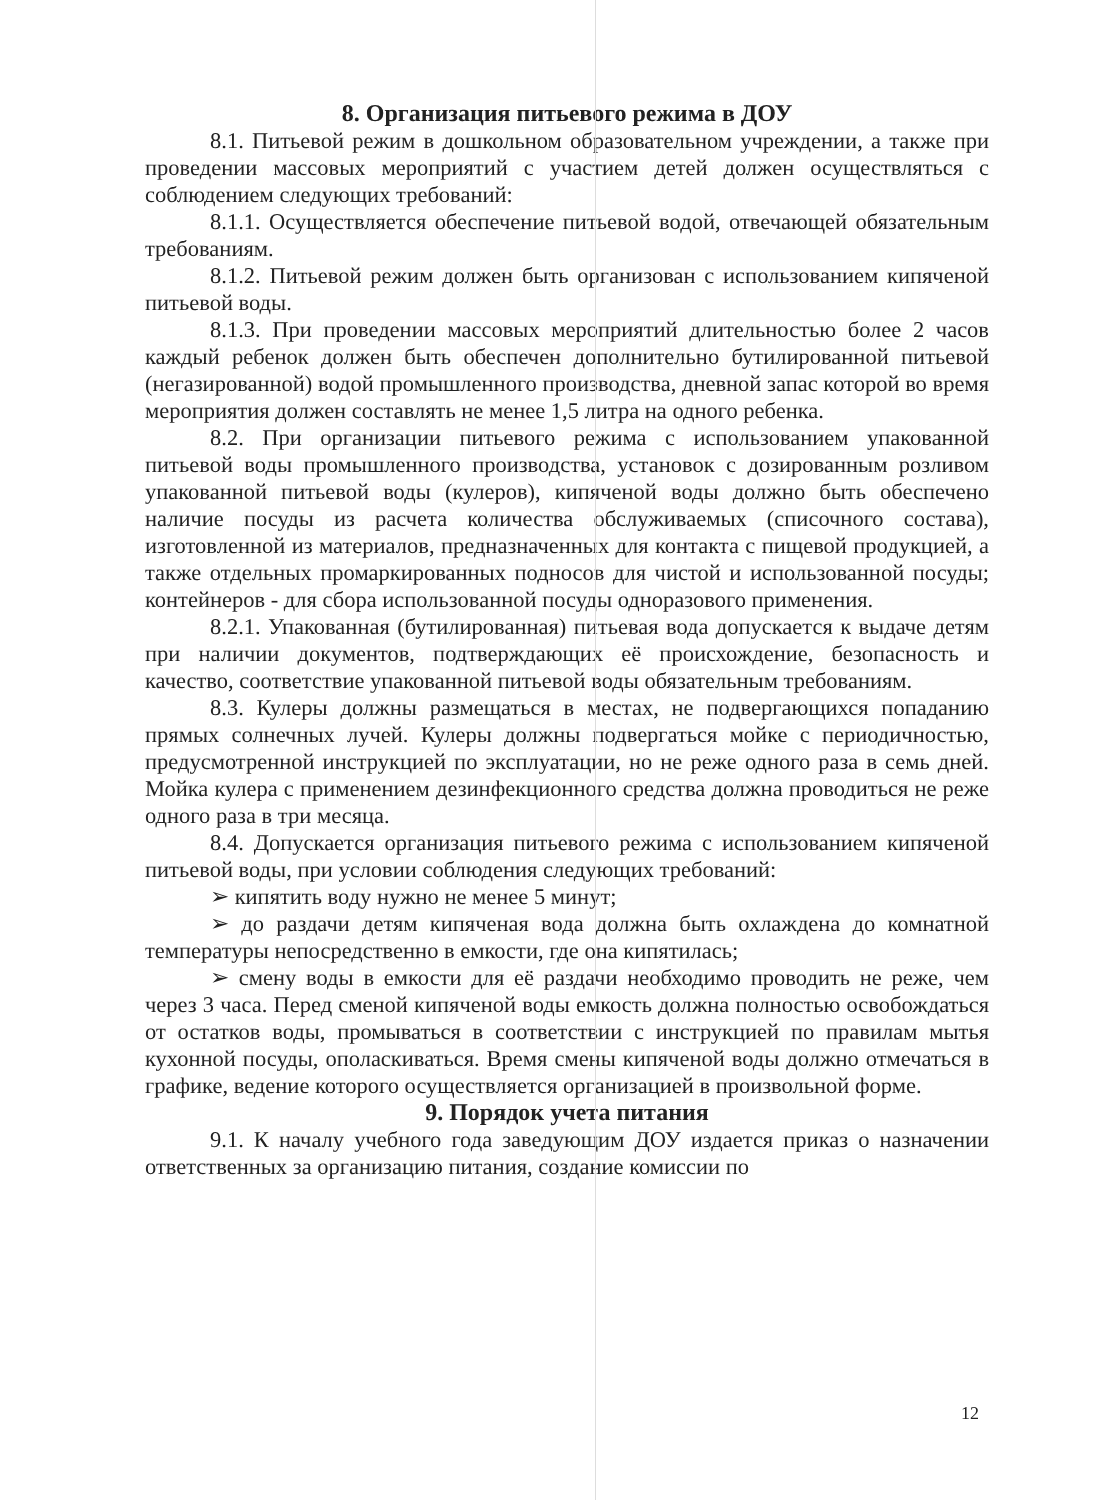8. Организация питьевого режима в ДОУ
8.1. Питьевой режим в дошкольном образовательном учреждении, а также при проведении массовых мероприятий с участием детей должен осуществляться с соблюдением следующих требований:
8.1.1. Осуществляется обеспечение питьевой водой, отвечающей обязательным требованиям.
8.1.2. Питьевой режим должен быть организован с использованием кипяченой питьевой воды.
8.1.3. При проведении массовых мероприятий длительностью более 2 часов каждый ребенок должен быть обеспечен дополнительно бутилированной питьевой (негазированной) водой промышленного производства, дневной запас которой во время мероприятия должен составлять не менее 1,5 литра на одного ребенка.
8.2. При организации питьевого режима с использованием упакованной питьевой воды промышленного производства, установок с дозированным розливом упакованной питьевой воды (кулеров), кипяченой воды должно быть обеспечено наличие посуды из расчета количества обслуживаемых (списочного состава), изготовленной из материалов, предназначенных для контакта с пищевой продукцией, а также отдельных промаркированных подносов для чистой и использованной посуды; контейнеров - для сбора использованной посуды одноразового применения.
8.2.1. Упакованная (бутилированная) питьевая вода допускается к выдаче детям при наличии документов, подтверждающих её происхождение, безопасность и качество, соответствие упакованной питьевой воды обязательным требованиям.
8.3. Кулеры должны размещаться в местах, не подвергающихся попаданию прямых солнечных лучей. Кулеры должны подвергаться мойке с периодичностью, предусмотренной инструкцией по эксплуатации, но не реже одного раза в семь дней. Мойка кулера с применением дезинфекционного средства должна проводиться не реже одного раза в три месяца.
8.4. Допускается организация питьевого режима с использованием кипяченой питьевой воды, при условии соблюдения следующих требований:
➢ кипятить воду нужно не менее 5 минут;
➢ до раздачи детям кипяченая вода должна быть охлаждена до комнатной температуры непосредственно в емкости, где она кипятилась;
➢ смену воды в емкости для её раздачи необходимо проводить не реже, чем через 3 часа. Перед сменой кипяченой воды емкость должна полностью освобождаться от остатков воды, промываться в соответствии с инструкцией по правилам мытья кухонной посуды, ополаскиваться. Время смены кипяченой воды должно отмечаться в графике, ведение которого осуществляется организацией в произвольной форме.
9. Порядок учета питания
9.1. К началу учебного года заведующим ДОУ издается приказ о назначении ответственных за организацию питания, создание комиссии по
12